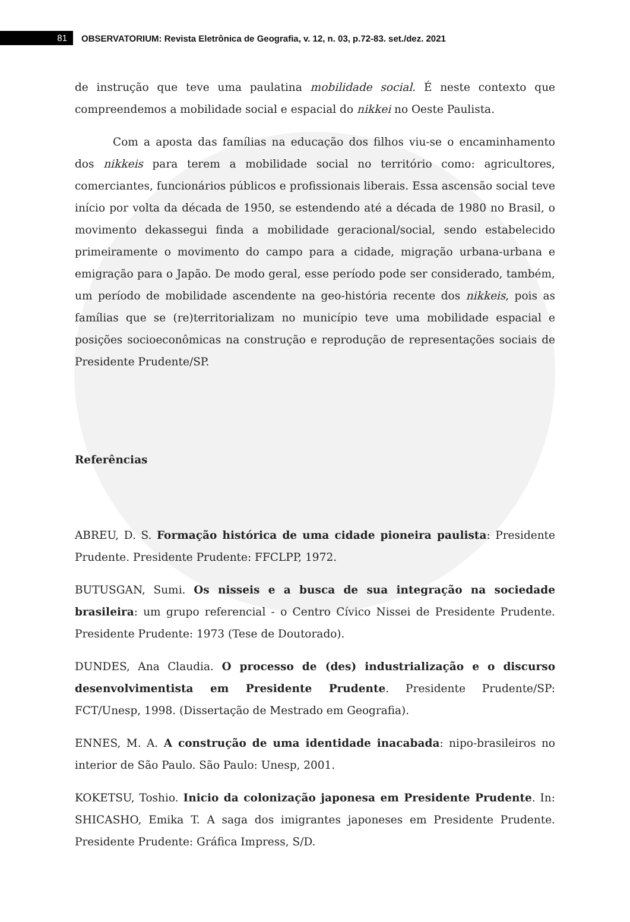81
OBSERVATORIUM: Revista Eletrônica de Geografia, v. 12, n. 03, p.72-83. set./dez. 2021
de instrução que teve uma paulatina mobilidade social. É neste contexto que compreendemos a mobilidade social e espacial do nikkei no Oeste Paulista.
Com a aposta das famílias na educação dos filhos viu-se o encaminhamento dos nikkeis para terem a mobilidade social no território como: agricultores, comerciantes, funcionários públicos e profissionais liberais. Essa ascensão social teve início por volta da década de 1950, se estendendo até a década de 1980 no Brasil, o movimento dekassegui finda a mobilidade geracional/social, sendo estabelecido primeiramente o movimento do campo para a cidade, migração urbana-urbana e emigração para o Japão. De modo geral, esse período pode ser considerado, também, um período de mobilidade ascendente na geo-história recente dos nikkeis, pois as famílias que se (re)territorializam no município teve uma mobilidade espacial e posições socioeconômicas na construção e reprodução de representações sociais de Presidente Prudente/SP.
Referências
ABREU, D. S. Formação histórica de uma cidade pioneira paulista: Presidente Prudente. Presidente Prudente: FFCLPP, 1972.
BUTUSGAN, Sumi. Os nisseis e a busca de sua integração na sociedade brasileira: um grupo referencial - o Centro Cívico Nissei de Presidente Prudente. Presidente Prudente: 1973 (Tese de Doutorado).
DUNDES, Ana Claudia. O processo de (des) industrialização e o discurso desenvolvimentista em Presidente Prudente. Presidente Prudente/SP: FCT/Unesp, 1998. (Dissertação de Mestrado em Geografia).
ENNES, M. A. A construção de uma identidade inacabada: nipo-brasileiros no interior de São Paulo. São Paulo: Unesp, 2001.
KOKETSU, Toshio. Inicio da colonização japonesa em Presidente Prudente. In: SHICASHO, Emika T. A saga dos imigrantes japoneses em Presidente Prudente. Presidente Prudente: Gráfica Impress, S/D.